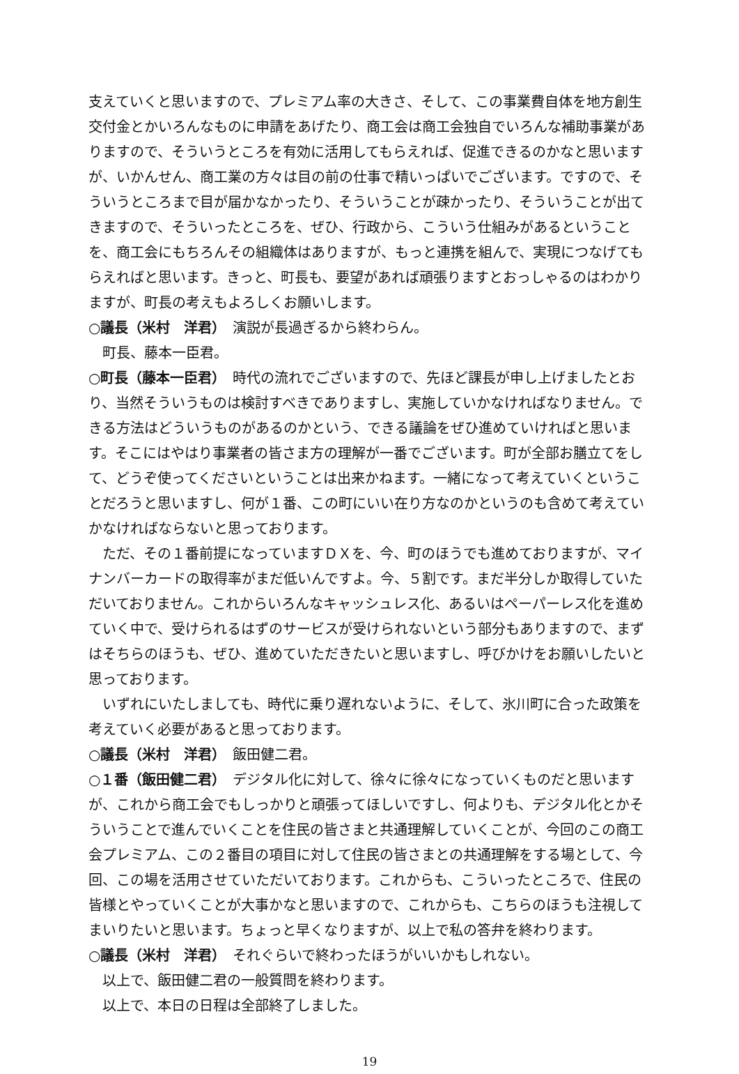支えていくと思いますので、プレミアム率の大きさ、そして、この事業費自体を地方創生交付金とかいろんなものに申請をあげたり、商工会は商工会独自でいろんな補助事業がありますので、そういうところを有効に活用してもらえれば、促進できるのかなと思いますが、いかんせん、商工業の方々は目の前の仕事で精いっぱいでございます。ですので、そういうところまで目が届かなかったり、そういうことが疎かったり、そういうことが出てきますので、そういったところを、ぜひ、行政から、こういう仕組みがあるということを、商工会にもちろんその組織体はありますが、もっと連携を組んで、実現につなげてもらえればと思います。きっと、町長も、要望があれば頑張りますとおっしゃるのはわかりますが、町長の考えもよろしくお願いします。
○議長（米村　洋君）　演説が長過ぎるから終わらん。
町長、藤本一臣君。
○町長（藤本一臣君）　時代の流れでございますので、先ほど課長が申し上げましたとおり、当然そういうものは検討すべきでありますし、実施していかなければなりません。できる方法はどういうものがあるのかという、できる議論をぜひ進めていければと思います。そこにはやはり事業者の皆さま方の理解が一番でございます。町が全部お膳立てをして、どうぞ使ってくださいということは出来かねます。一緒になって考えていくということだろうと思いますし、何が１番、この町にいい在り方なのかというのも含めて考えていかなければならないと思っております。
ただ、その１番前提になっていますＤＸを、今、町のほうでも進めておりますが、マイナンバーカードの取得率がまだ低いんですよ。今、５割です。まだ半分しか取得していただいておりません。これからいろんなキャッシュレス化、あるいはペーパーレス化を進めていく中で、受けられるはずのサービスが受けられないという部分もありますので、まずはそちらのほうも、ぜひ、進めていただきたいと思いますし、呼びかけをお願いしたいと思っております。
いずれにいたしましても、時代に乗り遅れないように、そして、氷川町に合った政策を考えていく必要があると思っております。
○議長（米村　洋君）　飯田健二君。
○１番（飯田健二君）　デジタル化に対して、徐々に徐々になっていくものだと思いますが、これから商工会でもしっかりと頑張ってほしいですし、何よりも、デジタル化とかそういうことで進んでいくことを住民の皆さまと共通理解していくことが、今回のこの商工会プレミアム、この２番目の項目に対して住民の皆さまとの共通理解をする場として、今回、この場を活用させていただいております。これからも、こういったところで、住民の皆様とやっていくことが大事かなと思いますので、これからも、こちらのほうも注視してまいりたいと思います。ちょっと早くなりますが、以上で私の答弁を終わります。
○議長（米村　洋君）　それぐらいで終わったほうがいいかもしれない。
以上で、飯田健二君の一般質問を終わります。
以上で、本日の日程は全部終了しました。
19